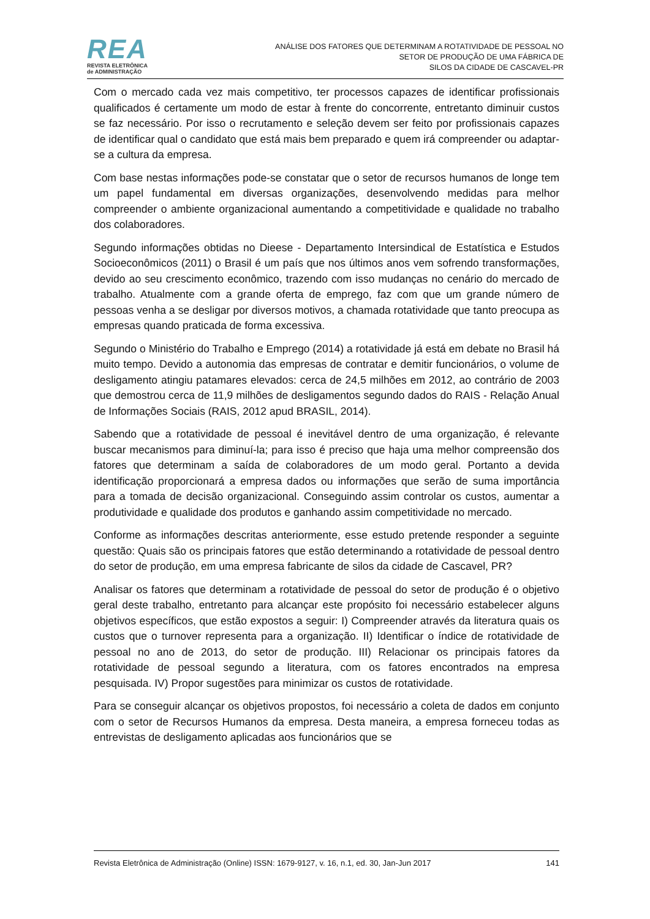REA
REVISTA ELETRÔNICA
de ADMINISTRAÇÃO
ANÁLISE DOS FATORES QUE DETERMINAM A ROTATIVIDADE DE PESSOAL NO
SETOR DE PRODUÇÃO DE UMA FÁBRICA DE
SILOS DA CIDADE DE CASCAVEL-PR
Com o mercado cada vez mais competitivo, ter processos capazes de identificar profissionais qualificados é certamente um modo de estar à frente do concorrente, entretanto diminuir custos se faz necessário. Por isso o recrutamento e seleção devem ser feito por profissionais capazes de identificar qual o candidato que está mais bem preparado e quem irá compreender ou adaptar-se a cultura da empresa.
Com base nestas informações pode-se constatar que o setor de recursos humanos de longe tem um papel fundamental em diversas organizações, desenvolvendo medidas para melhor compreender o ambiente organizacional aumentando a competitividade e qualidade no trabalho dos colaboradores.
Segundo informações obtidas no Dieese - Departamento Intersindical de Estatística e Estudos Socioeconômicos (2011) o Brasil é um país que nos últimos anos vem sofrendo transformações, devido ao seu crescimento econômico, trazendo com isso mudanças no cenário do mercado de trabalho. Atualmente com a grande oferta de emprego, faz com que um grande número de pessoas venha a se desligar por diversos motivos, a chamada rotatividade que tanto preocupa as empresas quando praticada de forma excessiva.
Segundo o Ministério do Trabalho e Emprego (2014) a rotatividade já está em debate no Brasil há muito tempo. Devido a autonomia das empresas de contratar e demitir funcionários, o volume de desligamento atingiu patamares elevados: cerca de 24,5 milhões em 2012, ao contrário de 2003 que demostrou cerca de 11,9 milhões de desligamentos segundo dados do RAIS - Relação Anual de Informações Sociais (RAIS, 2012 apud BRASIL, 2014).
Sabendo que a rotatividade de pessoal é inevitável dentro de uma organização, é relevante buscar mecanismos para diminuí-la; para isso é preciso que haja uma melhor compreensão dos fatores que determinam a saída de colaboradores de um modo geral. Portanto a devida identificação proporcionará a empresa dados ou informações que serão de suma importância para a tomada de decisão organizacional. Conseguindo assim controlar os custos, aumentar a produtividade e qualidade dos produtos e ganhando assim competitividade no mercado.
Conforme as informações descritas anteriormente, esse estudo pretende responder a seguinte questão: Quais são os principais fatores que estão determinando a rotatividade de pessoal dentro do setor de produção, em uma empresa fabricante de silos da cidade de Cascavel, PR?
Analisar os fatores que determinam a rotatividade de pessoal do setor de produção é o objetivo geral deste trabalho, entretanto para alcançar este propósito foi necessário estabelecer alguns objetivos específicos, que estão expostos a seguir: I) Compreender através da literatura quais os custos que o turnover representa para a organização. II) Identificar o índice de rotatividade de pessoal no ano de 2013, do setor de produção. III) Relacionar os principais fatores da rotatividade de pessoal segundo a literatura, com os fatores encontrados na empresa pesquisada. IV) Propor sugestões para minimizar os custos de rotatividade.
Para se conseguir alcançar os objetivos propostos, foi necessário a coleta de dados em conjunto com o setor de Recursos Humanos da empresa. Desta maneira, a empresa forneceu todas as entrevistas de desligamento aplicadas aos funcionários que se
Revista Eletrônica de Administração (Online) ISSN: 1679-9127, v. 16, n.1, ed. 30, Jan-Jun 2017 141